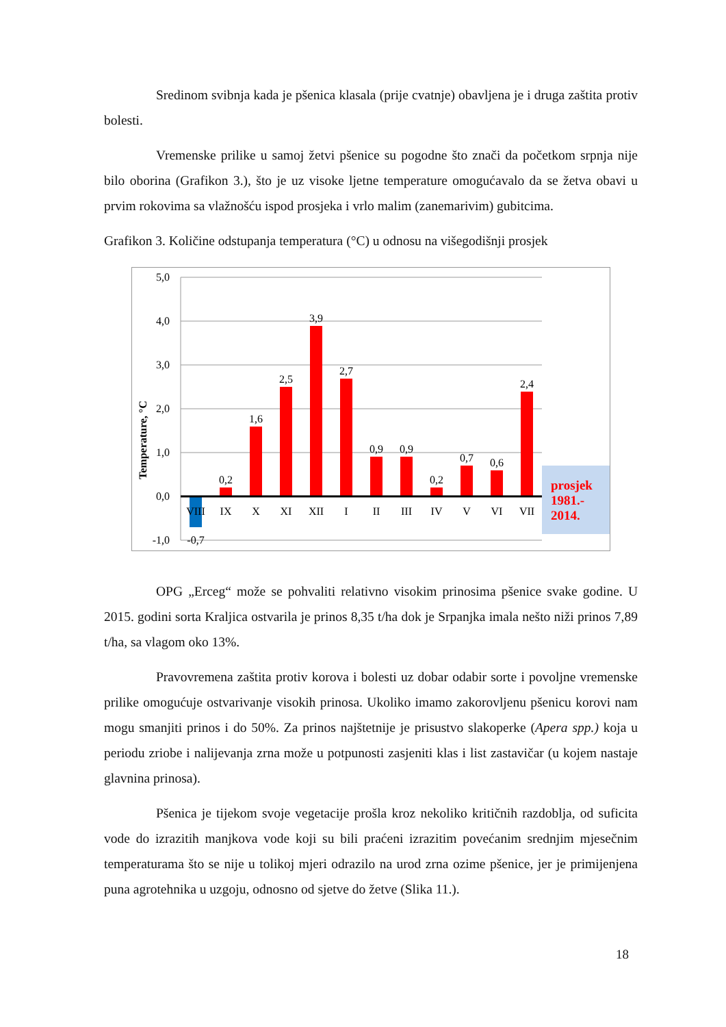Sredinom svibnja kada je pšenica klasala (prije cvatnje) obavljena je i druga zaštita protiv bolesti.
Vremenske prilike u samoj žetvi pšenice su pogodne što znači da početkom srpnja nije bilo oborina (Grafikon 3.), što je uz visoke ljetne temperature omogućavalo da se žetva obavi u prvim rokovima sa vlažnošću ispod prosjeka i vrlo malim (zanemarivim) gubitcima.
Grafikon 3. Količine odstupanja temperatura (°C) u odnosu na višegodišnji prosjek
5,0
4,0
3,0
2,0
1,0
0,0
-1,0
Temperature, °C
VIII
IX
X
XI
XII
I
II
III
IV
V
VI
VII
-0,7
0,2
1,6
2,5
3,9
2,7
0,9
0,9
0,2
0,7
0,6
2,4
prosjek
1981.-
2014.
OPG „Erceg“ može se pohvaliti relativno visokim prinosima pšenice svake godine. U 2015. godini sorta Kraljica ostvarila je prinos 8,35 t/ha dok je Srpanjka imala nešto niži prinos 7,89 t/ha, sa vlagom oko 13%.
Pravovremena zaštita protiv korova i bolesti uz dobar odabir sorte i povoljne vremenske prilike omogućuje ostvarivanje visokih prinosa. Ukoliko imamo zakorovljenu pšenicu korovi nam mogu smanjiti prinos i do 50%. Za prinos najštetnije je prisustvo slakoperke (Apera spp.) koja u periodu zriobe i nalijevanja zrna može u potpunosti zasjeniti klas i list zastavičar (u kojem nastaje glavnina prinosa).
Pšenica je tijekom svoje vegetacije prošla kroz nekoliko kritičnih razdoblja, od suficita vode do izrazitih manjkova vode koji su bili praćeni izrazitim povećanim srednjim mjesečnim temperaturama što se nije u tolikoj mjeri odrazilo na urod zrna ozime pšenice, jer je primijenjena puna agrotehnika u uzgoju, odnosno od sjetve do žetve (Slika 11.).
18